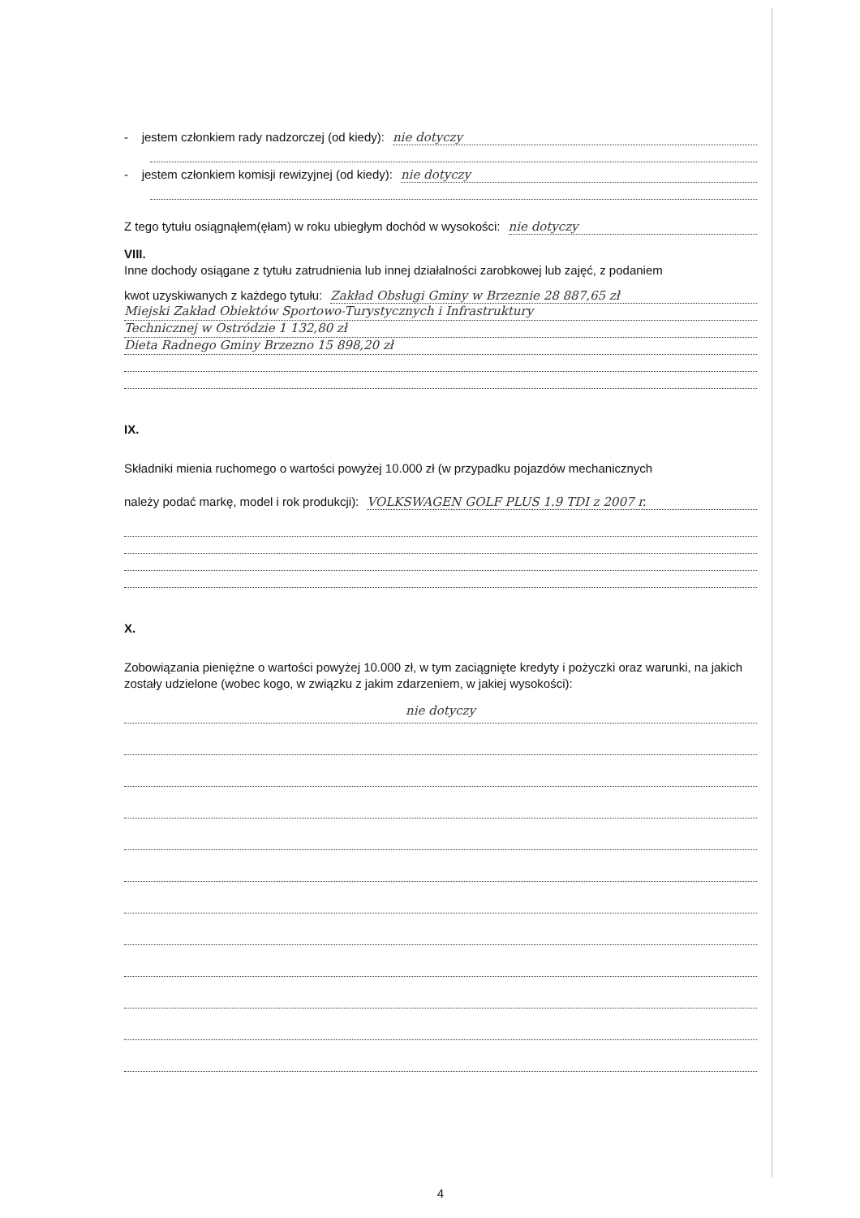- jestem członkiem rady nadzorczej (od kiedy): nie dotyczy
- jestem członkiem komisji rewizyjnej (od kiedy): nie dotyczy
Z tego tytułu osiągnąłem(ęłam) w roku ubiegłym dochód w wysokości: nie dotyczy
VIII.
Inne dochody osiągane z tytułu zatrudnienia lub innej działalności zarobkowej lub zajęć, z podaniem
kwot uzyskiwanych z każdego tytułu: Zakład Obsługi Gminy w Brzeznie 28 887,65 zł
Miejski Zakład Obiektów Sportowo-Turystycznych i Infrastruktury
Technicznej w Ostródzie 1 132,80 zł
Dieta Radnego Gminy Brzezno 15 898,20 zł
IX.
Składniki mienia ruchomego o wartości powyżej 10.000 zł (w przypadku pojazdów mechanicznych
należy podać markę, model i rok produkcji): VOLKSWAGEN GOLF PLUS 1.9 TDI z 2007 r.
X.
Zobowiązania pieniężne o wartości powyżej 10.000 zł, w tym zaciągnięte kredyty i pożyczki oraz warunki, na jakich zostały udzielone (wobec kogo, w związku z jakim zdarzeniem, w jakiej wysokości):
nie dotyczy
4